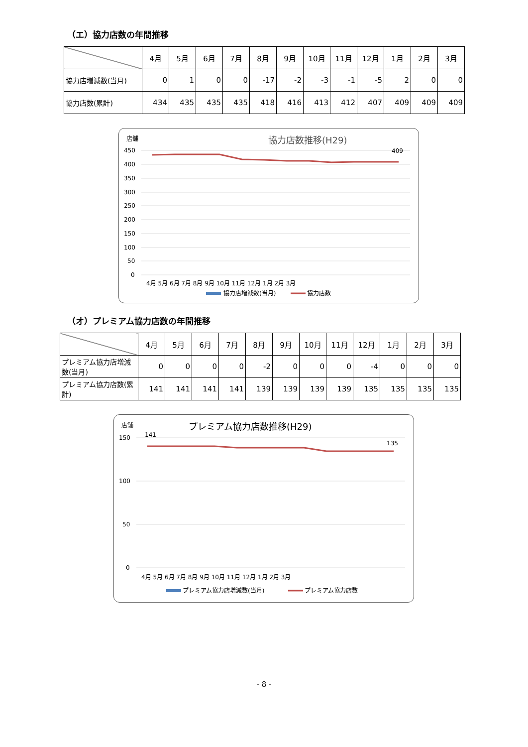（エ）協力店数の年間推移
| | 4月 | 5月 | 6月 | 7月 | 8月 | 9月 | 10月 | 11月 | 12月 | 1月 | 2月 | 3月 |
| --- | --- | --- | --- | --- | --- | --- | --- | --- | --- | --- | --- | --- |
| 協力店増減数(当月) | 0 | 1 | 0 | 0 | -17 | -2 | -3 | -1 | -5 | 2 | 0 | 0 |
| 協力店数(累計) | 434 | 435 | 435 | 435 | 418 | 416 | 413 | 412 | 407 | 409 | 409 | 409 |
店舗
協力店数推移(H29)
450
400
350
300
250
200
150
100
50
0
409
4月 5月 6月 7月 8月 9月 10月 11月 12月 1月 2月 3月
協力店増減数(当月)
協力店数
（オ）プレミアム協力店数の年間推移
| | 4月 | 5月 | 6月 | 7月 | 8月 | 9月 | 10月 | 11月 | 12月 | 1月 | 2月 | 3月 |
| --- | --- | --- | --- | --- | --- | --- | --- | --- | --- | --- | --- | --- |
| プレミアム協力店増減数(当月) | 0 | 0 | 0 | 0 | -2 | 0 | 0 | 0 | -4 | 0 | 0 | 0 |
| プレミアム協力店数(累計) | 141 | 141 | 141 | 141 | 139 | 139 | 139 | 139 | 135 | 135 | 135 | 135 |
店舗
プレミアム協力店数推移(H29)
141
150
100
50
0
135
4月 5月 6月 7月 8月 9月 10月 11月 12月 1月 2月 3月
プレミアム協力店増減数(当月)
プレミアム協力店数
- 8 -